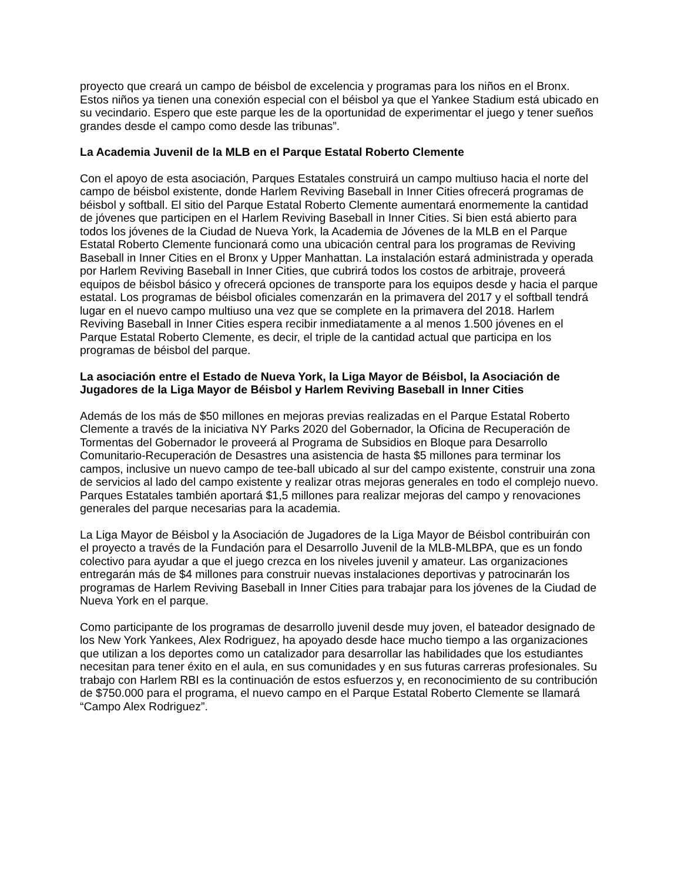proyecto que creará un campo de béisbol de excelencia y programas para los niños en el Bronx. Estos niños ya tienen una conexión especial con el béisbol ya que el Yankee Stadium está ubicado en su vecindario. Espero que este parque les de la oportunidad de experimentar el juego y tener sueños grandes desde el campo como desde las tribunas”.
La Academia Juvenil de la MLB en el Parque Estatal Roberto Clemente
Con el apoyo de esta asociación, Parques Estatales construirá un campo multiuso hacia el norte del campo de béisbol existente, donde Harlem Reviving Baseball in Inner Cities ofrecerá programas de béisbol y softball. El sitio del Parque Estatal Roberto Clemente aumentará enormemente la cantidad de jóvenes que participen en el Harlem Reviving Baseball in Inner Cities. Si bien está abierto para todos los jóvenes de la Ciudad de Nueva York, la Academia de Jóvenes de la MLB en el Parque Estatal Roberto Clemente funcionará como una ubicación central para los programas de Reviving Baseball in Inner Cities en el Bronx y Upper Manhattan. La instalación estará administrada y operada por Harlem Reviving Baseball in Inner Cities, que cubrirá todos los costos de arbitraje, proveerá equipos de béisbol básico y ofrecerá opciones de transporte para los equipos desde y hacia el parque estatal. Los programas de béisbol oficiales comenzarán en la primavera del 2017 y el softball tendrá lugar en el nuevo campo multiuso una vez que se complete en la primavera del 2018. Harlem Reviving Baseball in Inner Cities espera recibir inmediatamente a al menos 1.500 jóvenes en el Parque Estatal Roberto Clemente, es decir, el triple de la cantidad actual que participa en los programas de béisbol del parque.
La asociación entre el Estado de Nueva York, la Liga Mayor de Béisbol, la Asociación de Jugadores de la Liga Mayor de Béisbol y Harlem Reviving Baseball in Inner Cities
Además de los más de $50 millones en mejoras previas realizadas en el Parque Estatal Roberto Clemente a través de la iniciativa NY Parks 2020 del Gobernador, la Oficina de Recuperación de Tormentas del Gobernador le proveerá al Programa de Subsidios en Bloque para Desarrollo Comunitario-Recuperación de Desastres una asistencia de hasta $5 millones para terminar los campos, inclusive un nuevo campo de tee-ball ubicado al sur del campo existente, construir una zona de servicios al lado del campo existente y realizar otras mejoras generales en todo el complejo nuevo. Parques Estatales también aportará $1,5 millones para realizar mejoras del campo y renovaciones generales del parque necesarias para la academia.
La Liga Mayor de Béisbol y la Asociación de Jugadores de la Liga Mayor de Béisbol contribuirán con el proyecto a través de la Fundación para el Desarrollo Juvenil de la MLB-MLBPA, que es un fondo colectivo para ayudar a que el juego crezca en los niveles juvenil y amateur. Las organizaciones entregarán más de $4 millones para construir nuevas instalaciones deportivas y patrocinarán los programas de Harlem Reviving Baseball in Inner Cities para trabajar para los jóvenes de la Ciudad de Nueva York en el parque.
Como participante de los programas de desarrollo juvenil desde muy joven, el bateador designado de los New York Yankees, Alex Rodriguez, ha apoyado desde hace mucho tiempo a las organizaciones que utilizan a los deportes como un catalizador para desarrollar las habilidades que los estudiantes necesitan para tener éxito en el aula, en sus comunidades y en sus futuras carreras profesionales. Su trabajo con Harlem RBI es la continuación de estos esfuerzos y, en reconocimiento de su contribución de $750.000 para el programa, el nuevo campo en el Parque Estatal Roberto Clemente se llamará “Campo Alex Rodriguez”.